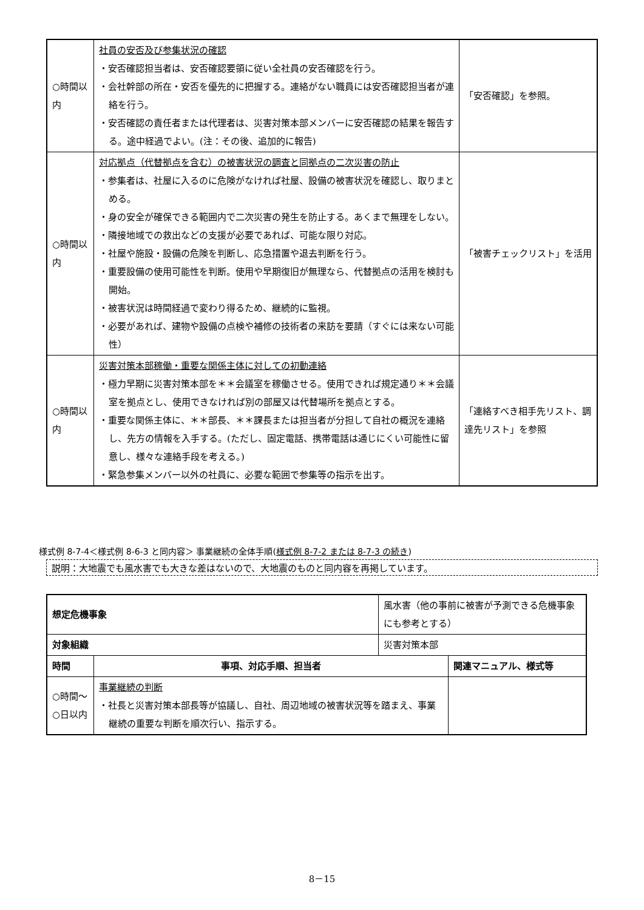| ○時間以内 | 社員の安否及び参集状況の確認 ・安否確認担当者は、安否確認要領に従い全社員の安否確認を行う。 ・会社幹部の所在・安否を優先的に把握する。連絡がない職員には安否確認担当者が連絡を行う。 ・安否確認の責任者または代理者は、災害対策本部メンバーに安否確認の結果を報告する。途中経過でよい。(注：その後、追加的に報告) | 「安否確認」を参照。 |
| ○時間以内 | 対応拠点（代替拠点を含む）の被害状況の調査と同拠点の二次災害の防止 ・参集者は、社屋に入るのに危険がなければ社屋、設備の被害状況を確認し、取りまとめる。 ・身の安全が確保できる範囲内で二次災害の発生を防止する。あくまで無理をしない。 ・隣接地域での救出などの支援が必要であれば、可能な限り対応。 ・社屋や施設・設備の危険を判断し、応急措置や退去判断を行う。 ・重要設備の使用可能性を判断。使用や早期復旧が無理なら、代替拠点の活用を検討も開始。 ・被害状況は時間経過で変わり得るため、継続的に監視。 ・必要があれば、建物や設備の点検や補修の技術者の来訪を要請（すぐには来ない可能性） | 「被害チェックリスト」を活用 |
| ○時間以内 | 災害対策本部稼働・重要な関係主体に対しての初動連絡 ・極力早期に災害対策本部を＊＊会議室を稼働させる。使用できれば規定通り＊＊会議室を拠点とし、使用できなければ別の部屋又は代替場所を拠点とする。 ・重要な関係主体に、＊＊部長、＊＊課長または担当者が分担して自社の概況を連絡し、先方の情報を入手する。(ただし、固定電話、携帯電話は通じにくい可能性に留意し、様々な連絡手段を考える。) ・緊急参集メンバー以外の社員に、必要な範囲で参集等の指示を出す。 | 「連絡すべき相手先リスト、調達先リスト」を参照 |
様式例 8-7-4＜様式例 8-6-3 と同内容＞ 事業継続の全体手順(様式例 8-7-2 または 8-7-3 の続き)
説明：大地震でも風水害でも大きな差はないので、大地震のものと同内容を再掲しています。
| 想定危機事象 | | 風水害（他の事前に被害が予測できる危機事象にも参考とする） | |
| 対象組織 | | 災害対策本部 | |
| 時間 | 事項、対応手順、担当者 | | 関連マニュアル、様式等 |
| ○時間～○日以内 | 事業継続の判断 ・社長と災害対策本部長等が協議し、自社、周辺地域の被害状況等を踏まえ、事業継続の重要な判断を順次行い、指示する。 | | |
8－15